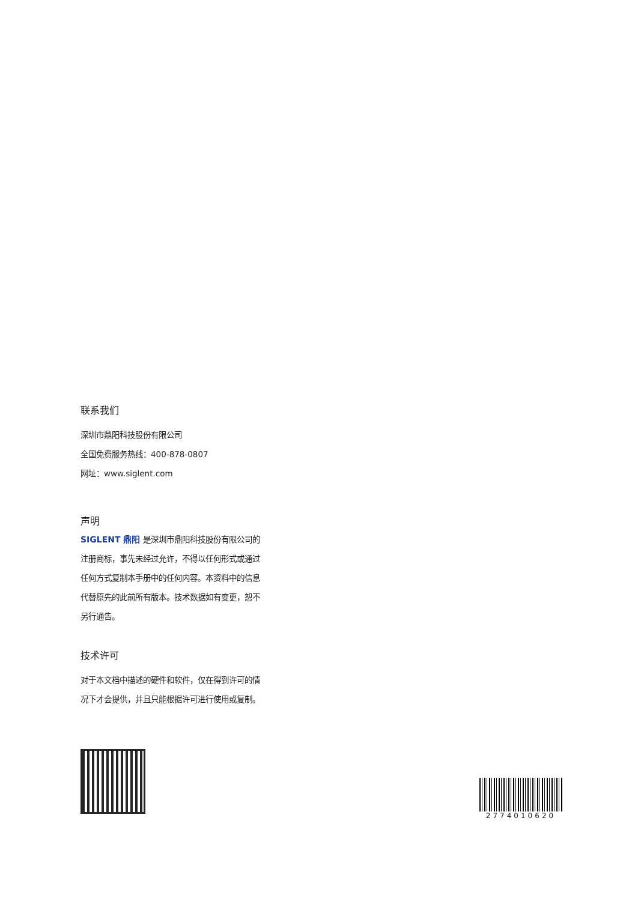联系我们
深圳市鼎阳科技股份有限公司
全国免费服务热线：400-878-0807
网址：www.siglent.com
声明
SIGLENT 鼎阳 是深圳市鼎阳科技股份有限公司的注册商标，事先未经过允许，不得以任何形式或通过任何方式复制本手册中的任何内容。本资料中的信息代替原先的此前所有版本。技术数据如有变更，恕不另行通告。
技术许可
对于本文档中描述的硬件和软件，仅在得到许可的情况下才会提供，并且只能根据许可进行使用或复制。
2774010620